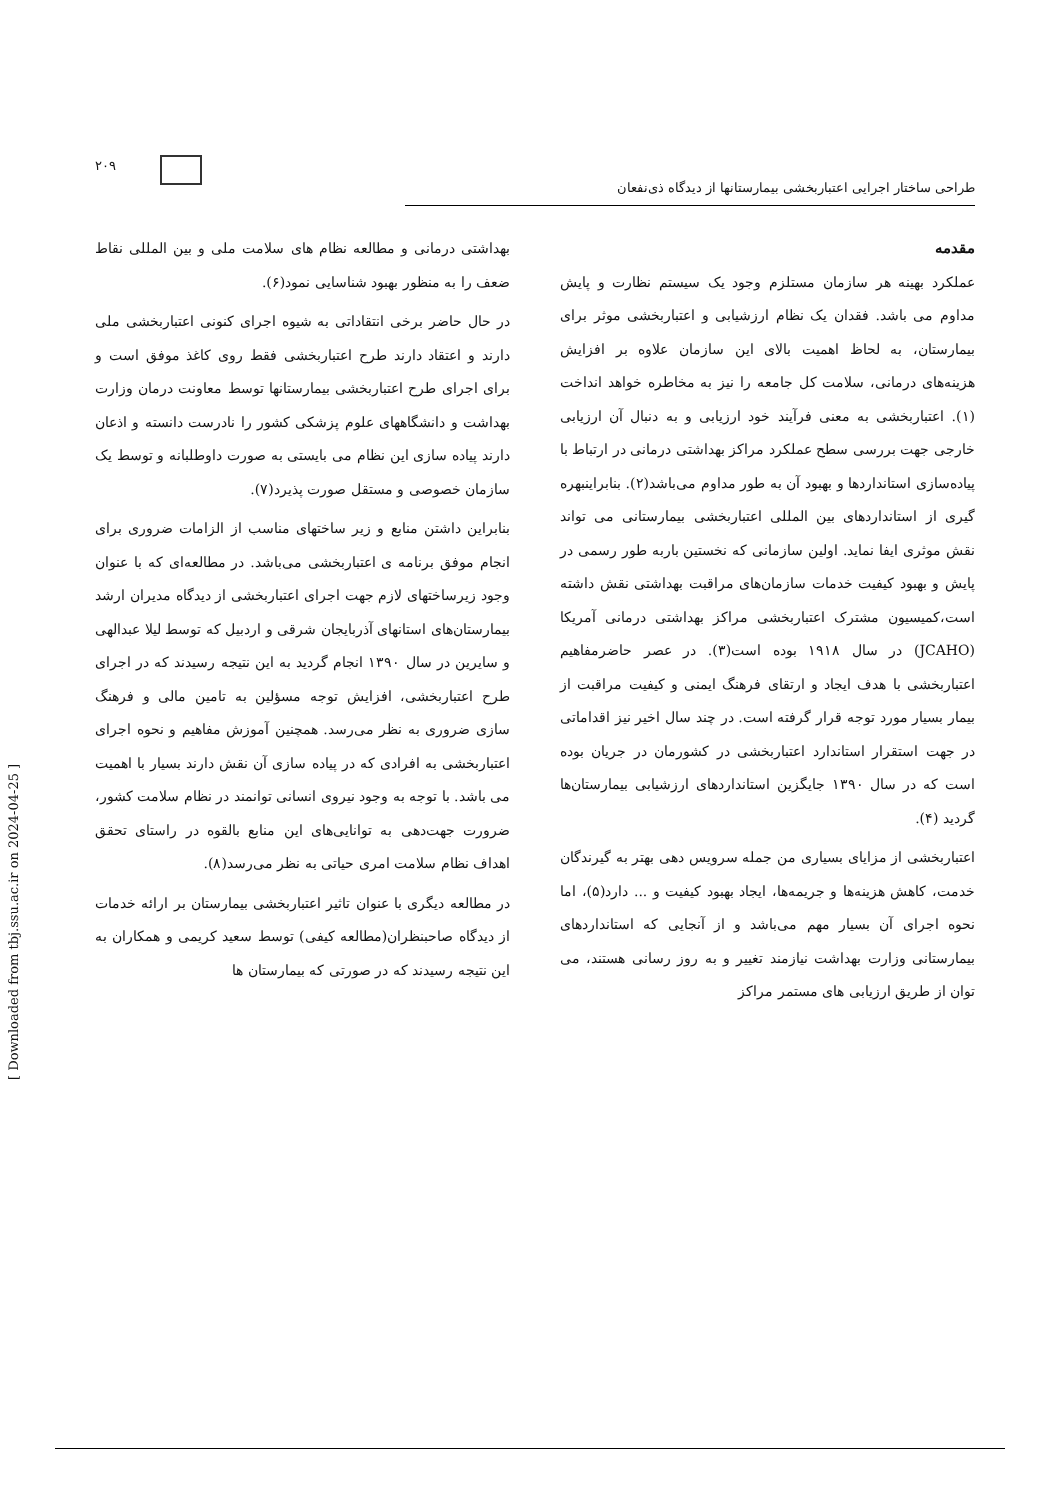۲۰۹
طراحی ساختار اجرایی اعتباربخشی بیمارستانها از دیدگاه ذی‌نفعان
مقدمه
عملکرد بهینه هر سازمان مستلزم وجود یک سیستم نظارت و پایش مداوم می باشد. فقدان یک نظام ارزشیابی و اعتباربخشی موثر برای بیمارستان، به لحاظ اهمیت بالای این سازمان علاوه بر افزایش هزینه‌های درمانی، سلامت کل جامعه را نیز به مخاطره خواهد انداخت (۱). اعتباربخشی به معنی فرآیند خود ارزیابی و به دنبال آن ارزیابی خارجی جهت بررسی سطح عملکرد مراکز بهداشتی درمانی در ارتباط با پیاده‌سازی استانداردها و بهبود آن به طور مداوم می‌باشد(۲). بنابراینبهره گیری از استانداردهای بین المللی اعتباربخشی بیمارستانی می تواند نقش موثری ایفا نماید. اولین سازمانی که نخستین باربه طور رسمی در پایش و بهبود کیفیت خدمات سازمان‌های مراقبت بهداشتی نقش داشته است،کمیسیون مشترک اعتباربخشی مراکز بهداشتی درمانی آمریکا (JCAHO) در سال ۱۹۱۸ بوده است(۳). در عصر حاضرمفاهیم اعتباربخشی با هدف ایجاد و ارتقای فرهنگ ایمنی و کیفیت مراقبت از بیمار بسیار مورد توجه قرار گرفته است. در چند سال اخیر نیز اقداماتی در جهت استقرار استاندارد اعتباربخشی در کشورمان در جریان بوده است که در سال ۱۳۹۰ جایگزین استانداردهای ارزشیابی بیمارستان‌ها گردید (۴).
اعتباربخشی از مزایای بسیاری من جمله سرویس دهی بهتر به گیرندگان خدمت، کاهش هزینه‌ها و جریمه‌ها، ایجاد بهبود کیفیت و ... دارد(۵)، اما نحوه اجرای آن بسیار مهم می‌باشد و از آنجایی که استانداردهای بیمارستانی وزارت بهداشت نیازمند تغییر و به روز رسانی هستند، می توان از طریق ارزیابی های مستمر مراکز
بهداشتی درمانی و مطالعه نظام های سلامت ملی و بین المللی نقاط ضعف را به منظور بهبود شناسایی نمود(۶).
در حال حاضر برخی انتقاداتی به شیوه اجرای کنونی اعتباربخشی ملی دارند و اعتقاد دارند طرح اعتباربخشی فقط روی کاغذ موفق است و برای اجرای طرح اعتباربخشی بیمارستانها توسط معاونت درمان وزارت بهداشت و دانشگاههای علوم پزشکی کشور را نادرست دانسته و اذعان دارند پیاده سازی این نظام می بایستی به صورت داوطلبانه و توسط یک سازمان خصوصی و مستقل صورت پذیرد(۷).
بنابراین داشتن منابع و زیر ساختهای مناسب از الزامات ضروری برای انجام موفق برنامه ی اعتباربخشی می‌باشد. در مطالعه‌ای که با عنوان وجود زیرساختهای لازم جهت اجرای اعتباربخشی از دیدگاه مدیران ارشد بیمارستان‌های استانهای آذربایجان شرقی و اردبیل که توسط لیلا عبدالهی و سایرین در سال ۱۳۹۰ انجام گردید به این نتیجه رسیدند که در اجرای طرح اعتباربخشی، افزایش توجه مسؤلین به تامین مالی و فرهنگ سازی ضروری به نظر می‌رسد. همچنین آموزش مفاهیم و نحوه اجرای اعتباربخشی به افرادی که در پیاده سازی آن نقش دارند بسیار با اهمیت می باشد. با توجه به وجود نیروی انسانی توانمند در نظام سلامت کشور، ضرورت جهت‌دهی به توانایی‌های این منابع بالقوه در راستای تحقق اهداف نظام سلامت امری حیاتی به نظر می‌رسد(۸).
در مطالعه دیگری با عنوان تاثیر اعتباربخشی بیمارستان بر ارائه خدمات از دیدگاه صاحبنظران(مطالعه کیفی) توسط سعید کریمی و همکاران به این نتیجه رسیدند که در صورتی که بیمارستان ها
[ Downloaded from tbj.ssu.ac.ir on 2024-04-25 ]